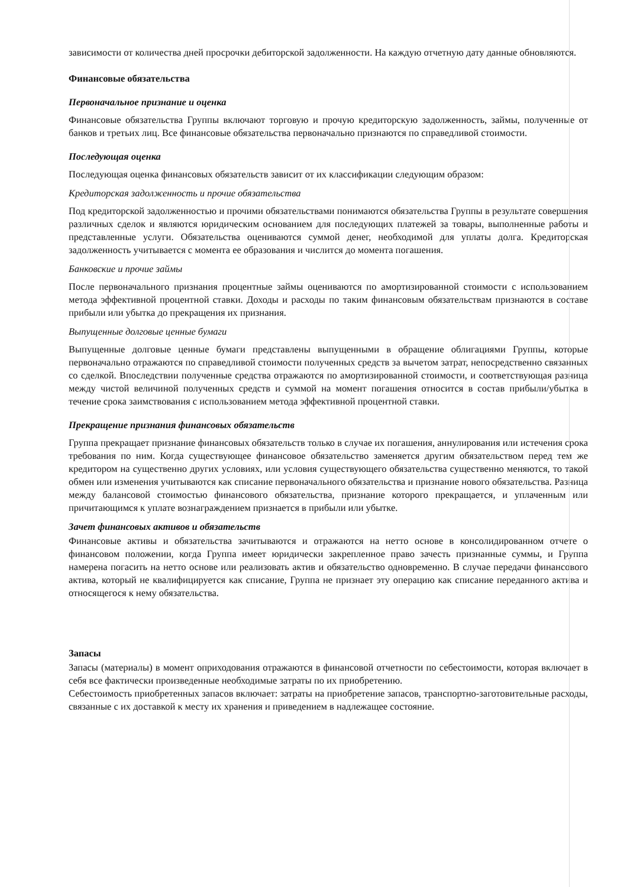зависимости от количества дней просрочки дебиторской задолженности. На каждую отчетную дату данные обновляются.
Финансовые обязательства
Первоначальное признание и оценка
Финансовые обязательства Группы включают торговую и прочую кредиторскую задолженность, займы, полученные от банков и третьих лиц. Все финансовые обязательства первоначально признаются по справедливой стоимости.
Последующая оценка
Последующая оценка финансовых обязательств зависит от их классификации следующим образом:
Кредиторская задолженность и прочие обязательства
Под кредиторской задолженностью и прочими обязательствами понимаются обязательства Группы в результате совершения различных сделок и являются юридическим основанием для последующих платежей за товары, выполненные работы и представленные услуги. Обязательства оцениваются суммой денег, необходимой для уплаты долга. Кредиторская задолженность учитывается с момента ее образования и числится до момента погашения.
Банковские и прочие займы
После первоначального признания процентные займы оцениваются по амортизированной стоимости с использованием метода эффективной процентной ставки. Доходы и расходы по таким финансовым обязательствам признаются в составе прибыли или убытка до прекращения их признания.
Выпущенные долговые ценные бумаги
Выпущенные долговые ценные бумаги представлены выпущенными в обращение облигациями Группы, которые первоначально отражаются по справедливой стоимости полученных средств за вычетом затрат, непосредственно связанных со сделкой. Впоследствии полученные средства отражаются по амортизированной стоимости, и соответствующая разница между чистой величиной полученных средств и суммой на момент погашения относится в состав прибыли/убытка в течение срока заимствования с использованием метода эффективной процентной ставки.
Прекращение признания финансовых обязательств
Группа прекращает признание финансовых обязательств только в случае их погашения, аннулирования или истечения срока требования по ним. Когда существующее финансовое обязательство заменяется другим обязательством перед тем же кредитором на существенно других условиях, или условия существующего обязательства существенно меняются, то такой обмен или изменения учитываются как списание первоначального обязательства и признание нового обязательства. Разница между балансовой стоимостью финансового обязательства, признание которого прекращается, и уплаченным или причитающимся к уплате вознаграждением признается в прибыли или убытке.
Зачет финансовых активов и обязательств
Финансовые активы и обязательства зачитываются и отражаются на нетто основе в консолидированном отчете о финансовом положении, когда Группа имеет юридически закрепленное право зачесть признанные суммы, и Группа намерена погасить на нетто основе или реализовать актив и обязательство одновременно. В случае передачи финансового актива, который не квалифицируется как списание, Группа не признает эту операцию как списание переданного актива и относящегося к нему обязательства.
Запасы
Запасы (материалы) в момент оприходования отражаются в финансовой отчетности по себестоимости, которая включает в себя все фактически произведенные необходимые затраты по их приобретению.
Себестоимость приобретенных запасов включает: затраты на приобретение запасов, транспортно-заготовительные расходы, связанные с их доставкой к месту их хранения и приведением в надлежащее состояние.